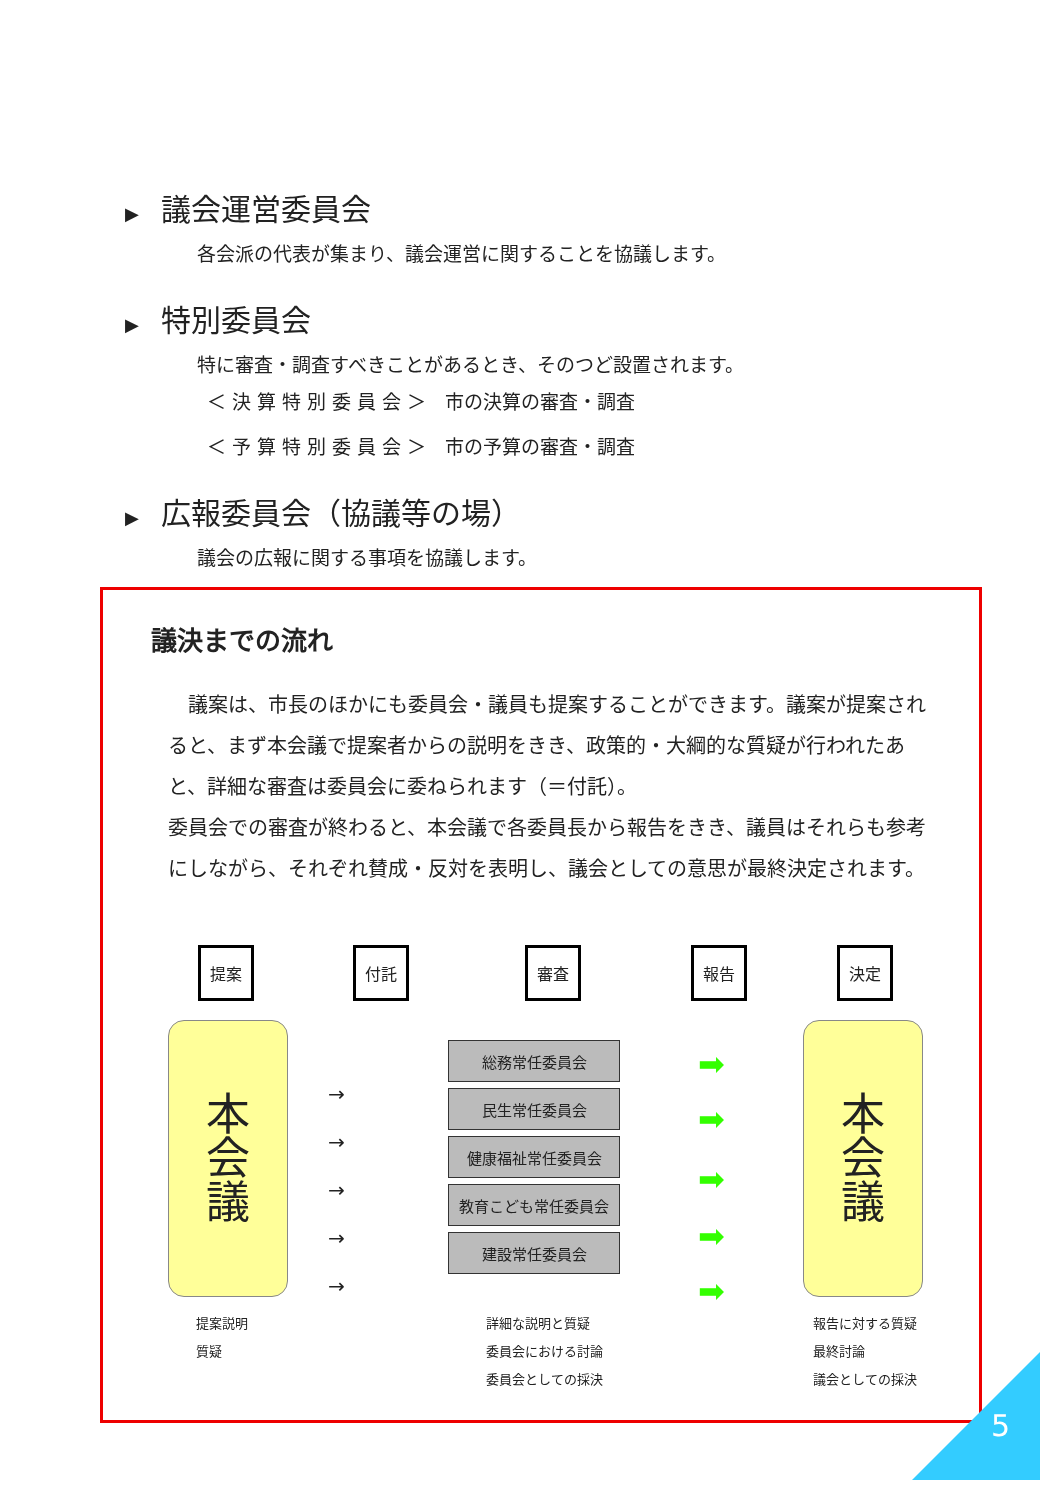▶ 議会運営委員会
各会派の代表が集まり、議会運営に関することを協議します。
▶ 特別委員会
特に審査・調査すべきことがあるとき、そのつど設置されます。
＜ 決 算 特 別 委 員 会 ＞　市の決算の審査・調査
＜ 予 算 特 別 委 員 会 ＞　市の予算の審査・調査
▶ 広報委員会（協議等の場）
議会の広報に関する事項を協議します。
議決までの流れ
議案は、市長のほかにも委員会・議員も提案することができます。議案が提案されると、まず本会議で提案者からの説明をきき、政策的・大綱的な質疑が行われたあと、詳細な審査は委員会に委ねられます（＝付託）。
委員会での審査が終わると、本会議で各委員長から報告をきき、議員はそれらも参考にしながら、それぞれ賛成・反対を表明し、議会としての意思が最終決定されます。
提案 付託 審査 報告 決定
本
会
議
本
会
議
→
→
→
→
→
総務常任委員会
民生常任委員会
健康福祉常任委員会
教育こども常任委員会
建設常任委員会
➡
➡
➡
➡
➡
提案説明
質疑
詳細な説明と質疑
委員会における討論
委員会としての採決
報告に対する質疑
最終討論
議会としての採決
5